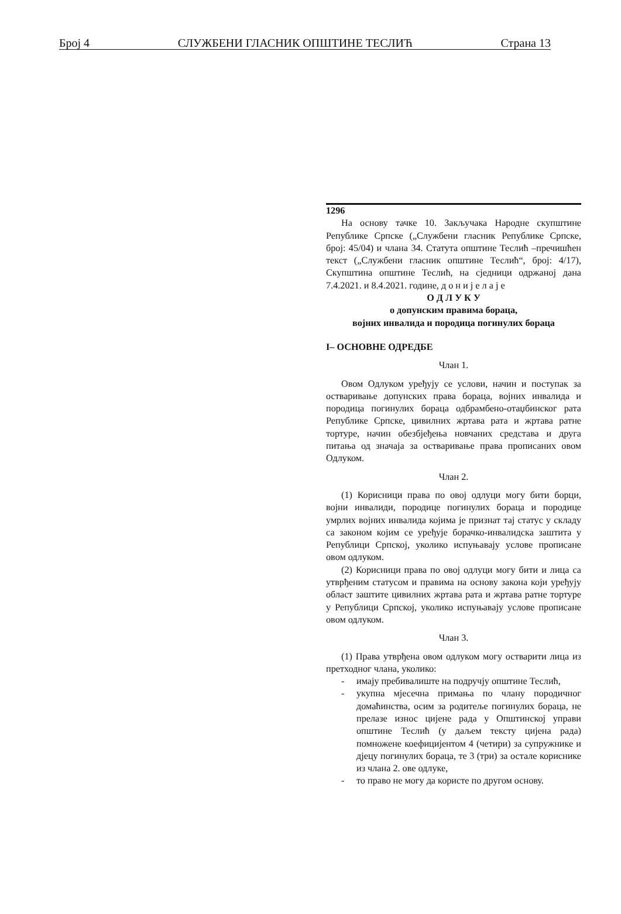Број 4 СЛУЖБЕНИ ГЛАСНИК ОПШТИНЕ ТЕСЛИЋ Страна 13
1296
На основу тачке 10. Закључака Народне скупштине Републике Српске („Службени гласник Републике Српске, број: 45/04) и члана 34. Статута општине Теслић –пречишћен текст („Службени гласник општине Теслић“, број: 4/17), Скупштина општине Теслић, на сједници одржаној дана 7.4.2021. и 8.4.2021. године, д о н и ј е л а ј е
О Д Л У К У
о допунским правима бораца,
војних инвалида и породица погинулих бораца
I– ОСНОВНЕ ОДРЕДБЕ
Члан 1.
Овом Одлуком уређују се услови, начин и поступак за остваривање допунских права бораца, војних инвалида и породица погинулих бораца одбрамбено-отаџбинског рата Републике Српске, цивилних жртава рата и жртава ратне тортуре, начин обезбјеђења новчаних средстава и друга питања од значаја за остваривање права прописаних овом Одлуком.
Члан 2.
(1) Корисници права по овој одлуци могу бити борци, војни инвалиди, породице погинулих бораца и породице умрлих војних инвалида којима је признат тај статус у складу са законом којим се уређује борачко-инвалидска заштита у Републици Српској, уколико испуњавају услове прописане овом одлуком.
(2) Корисници права по овој одлуци могу бити и лица са утврђеним статусом и правима на основу закона који уређују област заштите цивилних жртава рата и жртава ратне тортуре у Републици Српској, уколико испуњавају услове прописане овом одлуком.
Члан 3.
(1) Права утврђена овом одлуком могу остварити лица из претходног члана, уколико:
- имају пребивалиште на подручју општине Теслић,
- укупна мјесечна примања по члану породичног домаћинства, осим за родитеље погинулих бораца, не прелазе износ цијене рада у Општинској управи општине Теслић (у даљем тексту цијена рада) помножене коефицијентом 4 (четири) за супружнике и дјецу погинулих бораца, те 3 (три) за остале кориснике из члана 2. ове одлуке,
- то право не могу да користе по другом основу.